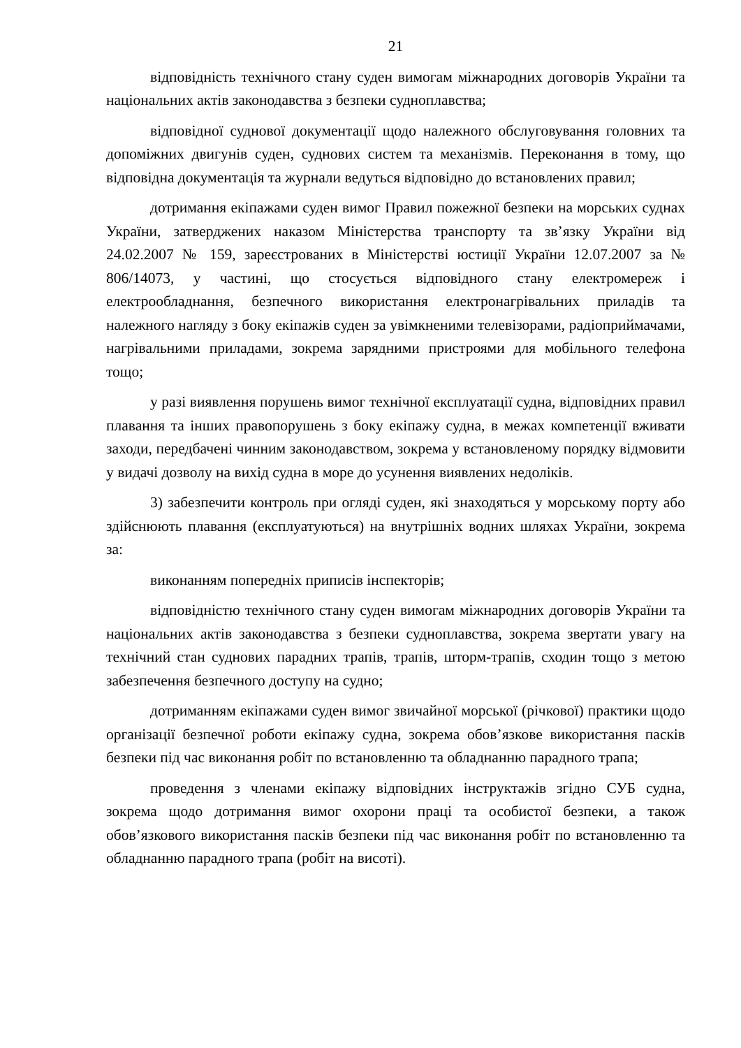21
відповідність технічного стану суден вимогам міжнародних договорів України та національних актів законодавства з безпеки судноплавства;
відповідної суднової документації щодо належного обслуговування головних та допоміжних двигунів суден, суднових систем та механізмів. Переконання в тому, що відповідна документація та журнали ведуться відповідно до встановлених правил;
дотримання екіпажами суден вимог Правил пожежної безпеки на морських суднах України, затверджених наказом Міністерства транспорту та зв’язку України від 24.02.2007 № 159, зареєстрованих в Міністерстві юстиції України 12.07.2007 за № 806/14073, у частині, що стосується відповідного стану електромереж і електрообладнання, безпечного використання електронагрівальних приладів та належного нагляду з боку екіпажів суден за увімкненими телевізорами, радіоприймачами, нагрівальними приладами, зокрема зарядними пристроями для мобільного телефона тощо;
у разі виявлення порушень вимог технічної експлуатації судна, відповідних правил плавання та інших правопорушень з боку екіпажу судна, в межах компетенції вживати заходи, передбачені чинним законодавством, зокрема у встановленому порядку відмовити у видачі дозволу на вихід судна в море до усунення виявлених недоліків.
3) забезпечити контроль при огляді суден, які знаходяться у морському порту або здійснюють плавання (експлуатуються) на внутрішніх водних шляхах України, зокрема за:
виконанням попередніх приписів інспекторів;
відповідністю технічного стану суден вимогам міжнародних договорів України та національних актів законодавства з безпеки судноплавства, зокрема звертати увагу на технічний стан суднових парадних трапів, трапів, шторм-трапів, сходин тощо з метою забезпечення безпечного доступу на судно;
дотриманням екіпажами суден вимог звичайної морської (річкової) практики щодо організації безпечної роботи екіпажу судна, зокрема обов’язкове використання пасків безпеки під час виконання робіт по встановленню та обладнанню парадного трапа;
проведення з членами екіпажу відповідних інструктажів згідно СУБ судна, зокрема щодо дотримання вимог охорони праці та особистої безпеки, а також обов’язкового використання пасків безпеки під час виконання робіт по встановленню та обладнанню парадного трапа (робіт на висоті).